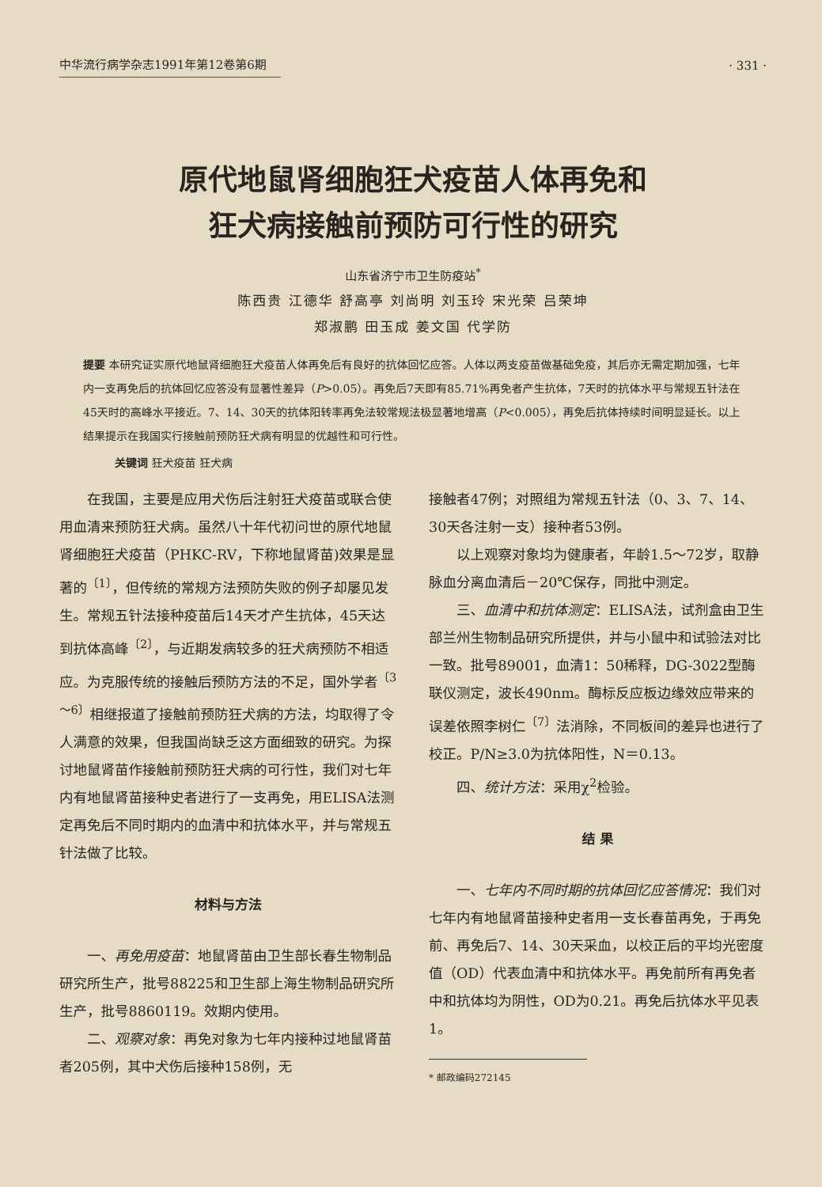中华流行病学杂志1991年第12卷第6期
· 331 ·
原代地鼠肾细胞狂犬疫苗人体再免和
狂犬病接触前预防可行性的研究
山东省济宁市卫生防疫站<sup>*</sup>
陈西贵 江德华 舒高亭 刘尚明 刘玉玲 宋光荣 吕荣坤
郑淑鹏 田玉成 姜文国 代学防
提要 本研究证实原代地鼠肾细胞狂犬疫苗人体再免后有良好的抗体回忆应答。人体以两支疫苗做基础免疫，其后亦无需定期加强，七年内一支再免后的抗体回忆应答没有显著性差异（P>0.05）。再免后7天即有85.71%再免者产生抗体，7天时的抗体水平与常规五针法在45天时的高峰水平接近。7、14、30天的抗体阳转率再免法较常规法极显著地增高（P<0.005），再免后抗体持续时间明显延长。以上结果提示在我国实行接触前预防狂犬病有明显的优越性和可行性。
关键词 狂犬疫苗 狂犬病
在我国，主要是应用犬伤后注射狂犬疫苗或联合使用血清来预防狂犬病。虽然八十年代初问世的原代地鼠肾细胞狂犬疫苗（PHKC-RV，下称地鼠肾苗)效果是显著的<sup>〔1〕</sup>，但传统的常规方法预防失败的例子却屡见发生。常规五针法接种疫苗后14天才产生抗体，45天达到抗体高峰<sup>〔2〕</sup>，与近期发病较多的狂犬病预防不相适应。为克服传统的接触后预防方法的不足，国外学者<sup>〔3～6〕</sup>相继报道了接触前预防狂犬病的方法，均取得了令人满意的效果，但我国尚缺乏这方面细致的研究。为探讨地鼠肾苗作接触前预防狂犬病的可行性，我们对七年内有地鼠肾苗接种史者进行了一支再免，用ELISA法测定再免后不同时期内的血清中和抗体水平，并与常规五针法做了比较。
材料与方法
一、再免用疫苗：地鼠肾苗由卫生部长春生物制品研究所生产，批号88225和卫生部上海生物制品研究所生产，批号8860119。效期内使用。
二、观察对象：再免对象为七年内接种过地鼠肾苗者205例，其中犬伤后接种158例，无
接触者47例；对照组为常规五针法（0、3、7、14、30天各注射一支）接种者53例。
以上观察对象均为健康者，年龄1.5～72岁，取静脉血分离血清后－20℃保存，同批中测定。
三、血清中和抗体测定：ELISA法，试剂盒由卫生部兰州生物制品研究所提供，并与小鼠中和试验法对比一致。批号89001，血清1：50稀释，DG-3022型酶联仪测定，波长490nm。酶标反应板边缘效应带来的误差依照李树仁<sup>〔7〕</sup>法消除，不同板间的差异也进行了校正。P/N≥3.0为抗体阳性，N＝0.13。
四、统计方法：采用χ<sup>2</sup>检验。
结 果
一、七年内不同时期的抗体回忆应答情况：我们对七年内有地鼠肾苗接种史者用一支长春苗再免，于再免前、再免后7、14、30天采血，以校正后的平均光密度值（OD）代表血清中和抗体水平。再免前所有再免者中和抗体均为阴性，OD为0.21。再免后抗体水平见表1。
* 邮政编码272145